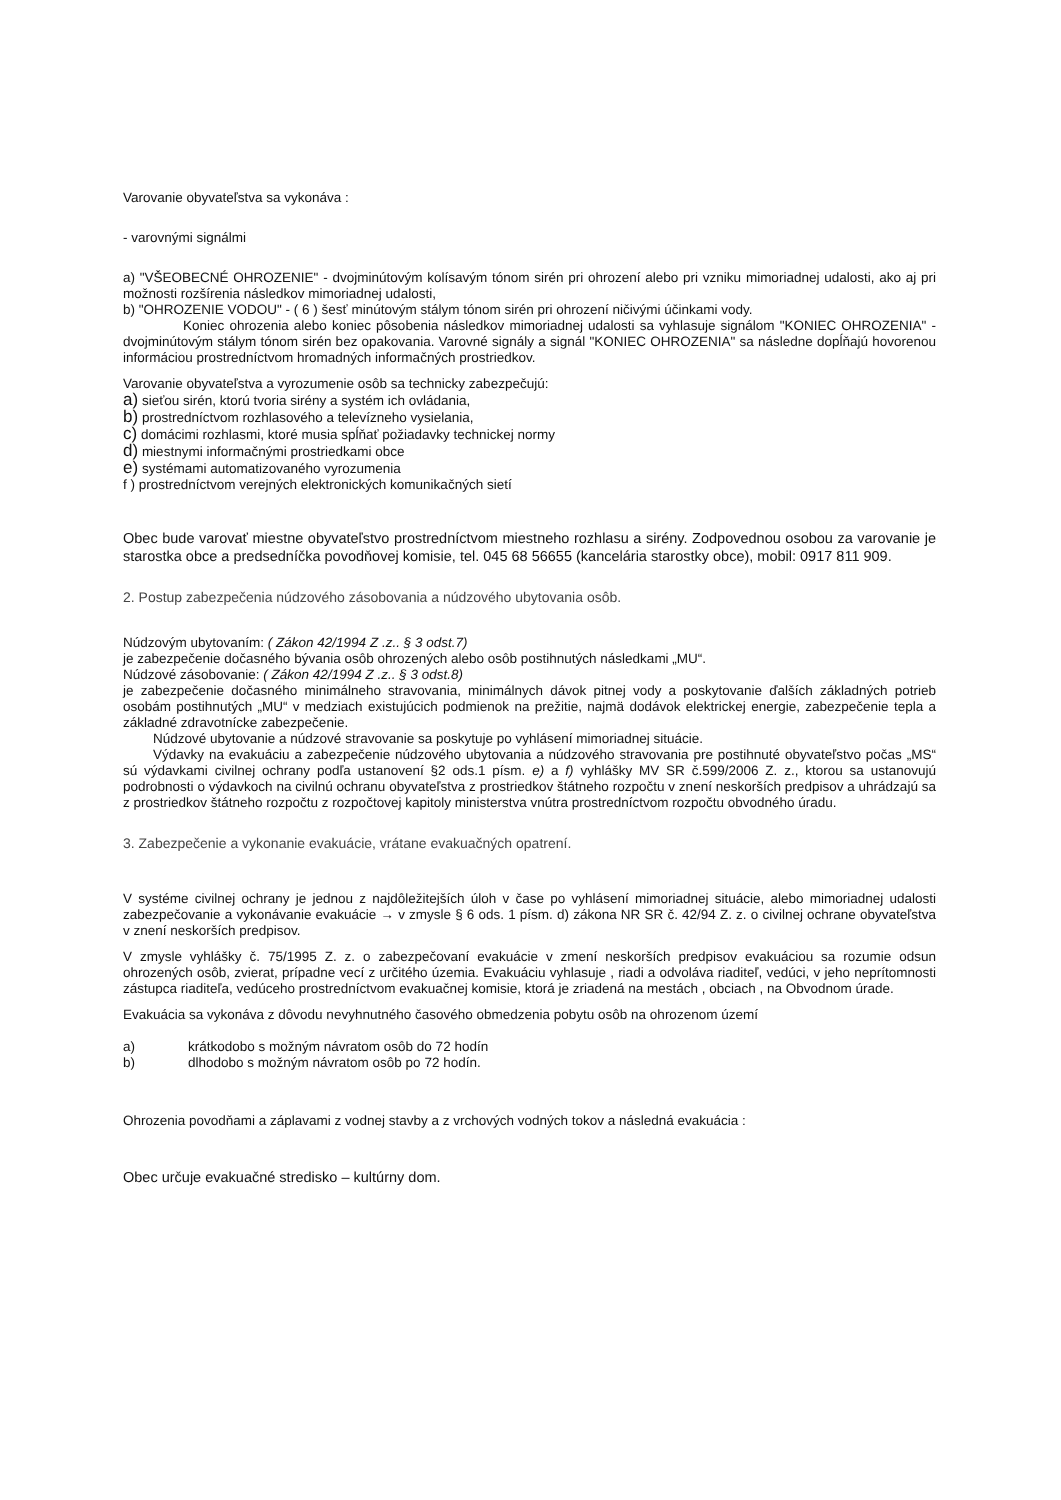Varovanie obyvateľstva sa vykonáva :
- varovnými signálmi
a) "VŠEOBECNÉ OHROZENIE" - dvojminútovým kolísavým tónom sirén pri ohrození alebo pri vzniku mimoriadnej udalosti, ako aj pri možnosti rozšírenia následkov mimoriadnej udalosti,
b) "OHROZENIE VODOU" - ( 6 ) šesť minútovým stálym tónom sirén pri ohrození ničivými účinkami vody.
Koniec ohrozenia alebo koniec pôsobenia následkov mimoriadnej udalosti sa vyhlasuje signálom "KONIEC OHROZENIA" - dvojminútovým stálym tónom sirén bez opakovania. Varovné signály a signál "KONIEC OHROZENIA" sa následne dopĺňajú hovorenou informáciou prostredníctvom hromadných informačných prostriedkov.
Varovanie obyvateľstva a vyrozumenie osôb sa technicky zabezpečujú:
a) sieťou sirén, ktorú tvoria sirény a systém ich ovládania,
b) prostredníctvom rozhlasového a televízneho vysielania,
c) domácimi rozhlasmi, ktoré musia spĺňať požiadavky technickej normy
d) miestnymi informačnými prostriedkami obce
e) systémami automatizovaného vyrozumenia
f ) prostredníctvom verejných elektronických komunikačných sietí
Obec bude varovať miestne obyvateľstvo prostredníctvom miestneho rozhlasu a sirény. Zodpovednou osobou za varovanie je starostka obce a predsedníčka povodňovej komisie, tel. 045 68 56655 (kancelária starostky obce), mobil: 0917 811 909.
2. Postup zabezpečenia núdzového zásobovania a núdzového ubytovania osôb.
Núdzovým ubytovaním: ( Zákon 42/1994 Z .z.. § 3 odst.7)
je zabezpečenie dočasného bývania osôb ohrozených alebo osôb postihnutých následkami „MU“.
Núdzové zásobovanie: ( Zákon 42/1994 Z .z.. § 3 odst.8)
je zabezpečenie dočasného minimálneho stravovania, minimálnych dávok pitnej vody a poskytovanie ďalších základných potrieb osobám postihnutých „MU“ v medziach existujúcich podmienok na prežitie, najmä dodávok elektrickej energie, zabezpečenie tepla a základné zdravotnícke zabezpečenie.
Núdzové ubytovanie a núdzové stravovanie sa poskytuje po vyhlásení mimoriadnej situácie.
Výdavky na evakuáciu a zabezpečenie núdzového ubytovania a núdzového stravovania pre postihnuté obyvateľstvo počas „MS“ sú výdavkami civilnej ochrany podľa ustanovení §2 ods.1 písm. e) a f) vyhlášky MV SR č.599/2006 Z. z., ktorou sa ustanovujú podrobnosti o výdavkoch na civilnú ochranu obyvateľstva z prostriedkov štátneho rozpočtu v znení neskorších predpisov a uhrádzajú sa z prostriedkov štátneho rozpočtu z rozpočtovej kapitoly ministerstva vnútra prostredníctvom rozpočtu obvodného úradu.
3. Zabezpečenie a vykonanie evakuácie, vrátane evakuačných opatrení.
V systéme civilnej ochrany je jednou z najdôležitejších úloh v čase po vyhlásení mimoriadnej situácie, alebo mimoriadnej udalosti zabezpečovanie a vykonávanie evakuácie → v zmysle § 6 ods. 1 písm. d) zákona NR SR č. 42/94 Z. z. o civilnej ochrane obyvateľstva v znení neskorších predpisov.
V zmysle vyhlášky č. 75/1995 Z. z. o zabezpečovaní evakuácie v zmení neskorších predpisov evakuáciou sa rozumie odsun ohrozených osôb, zvierat, prípadne vecí z určitého územia. Evakuáciu vyhlasuje , riadi a odvoláva riaditeľ, vedúci, v jeho neprítomnosti zástupca riaditeľa, vedúceho prostredníctvom evakuačnej komisie, ktorá je zriadená na mestách , obciach , na Obvodnom úrade.
Evakuácia sa vykonáva z dôvodu nevyhnutného časového obmedzenia pobytu osôb na ohrozenom území
a) krátkodobo s možným návratom osôb do 72 hodín
b) dlhodobo s možným návratom osôb po 72 hodín.
Ohrozenia povodňami a záplavami z vodnej stavby a z vrchových vodných tokov a následná evakuácia :
Obec určuje evakuačné stredisko – kultúrny dom.